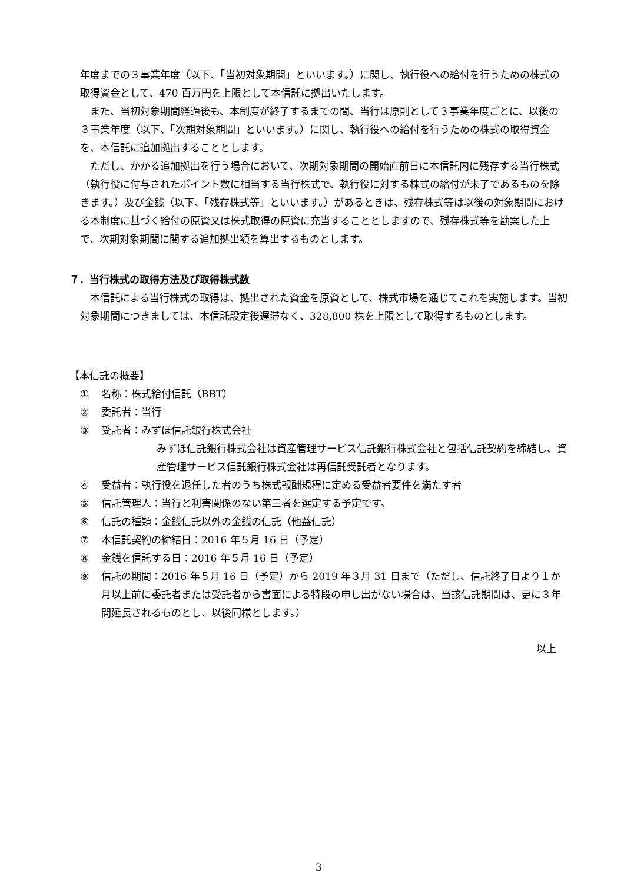年度までの３事業年度（以下、「当初対象期間」といいます。）に関し、執行役への給付を行うための株式の取得資金として、470 百万円を上限として本信託に拠出いたします。
また、当初対象期間経過後も、本制度が終了するまでの間、当行は原則として３事業年度ごとに、以後の３事業年度（以下、「次期対象期間」といいます。）に関し、執行役への給付を行うための株式の取得資金を、本信託に追加拠出することとします。
ただし、かかる追加拠出を行う場合において、次期対象期間の開始直前日に本信託内に残存する当行株式（執行役に付与されたポイント数に相当する当行株式で、執行役に対する株式の給付が未了であるものを除きます。）及び金銭（以下、「残存株式等」といいます。）があるときは、残存株式等は以後の対象期間における本制度に基づく給付の原資又は株式取得の原資に充当することとしますので、残存株式等を勘案した上で、次期対象期間に関する追加拠出額を算出するものとします。
７．当行株式の取得方法及び取得株式数
本信託による当行株式の取得は、拠出された資金を原資として、株式市場を通じてこれを実施します。当初対象期間につきましては、本信託設定後遅滞なく、328,800 株を上限として取得するものとします。
【本信託の概要】
① 名称：株式給付信託（BBT）
② 委託者：当行
③ 受託者：みずほ信託銀行株式会社
みずほ信託銀行株式会社は資産管理サービス信託銀行株式会社と包括信託契約を締結し、資産管理サービス信託銀行株式会社は再信託受託者となります。
④ 受益者：執行役を退任した者のうち株式報酬規程に定める受益者要件を満たす者
⑤ 信託管理人：当行と利害関係のない第三者を選定する予定です。
⑥ 信託の種類：金銭信託以外の金銭の信託（他益信託）
⑦ 本信託契約の締結日：2016 年５月 16 日（予定）
⑧ 金銭を信託する日：2016 年５月 16 日（予定）
⑨ 信託の期間：2016 年５月 16 日（予定）から 2019 年３月 31 日まで（ただし、信託終了日より１か月以上前に委託者または受託者から書面による特段の申し出がない場合は、当該信託期間は、更に３年間延長されるものとし、以後同様とします。）
以上
3